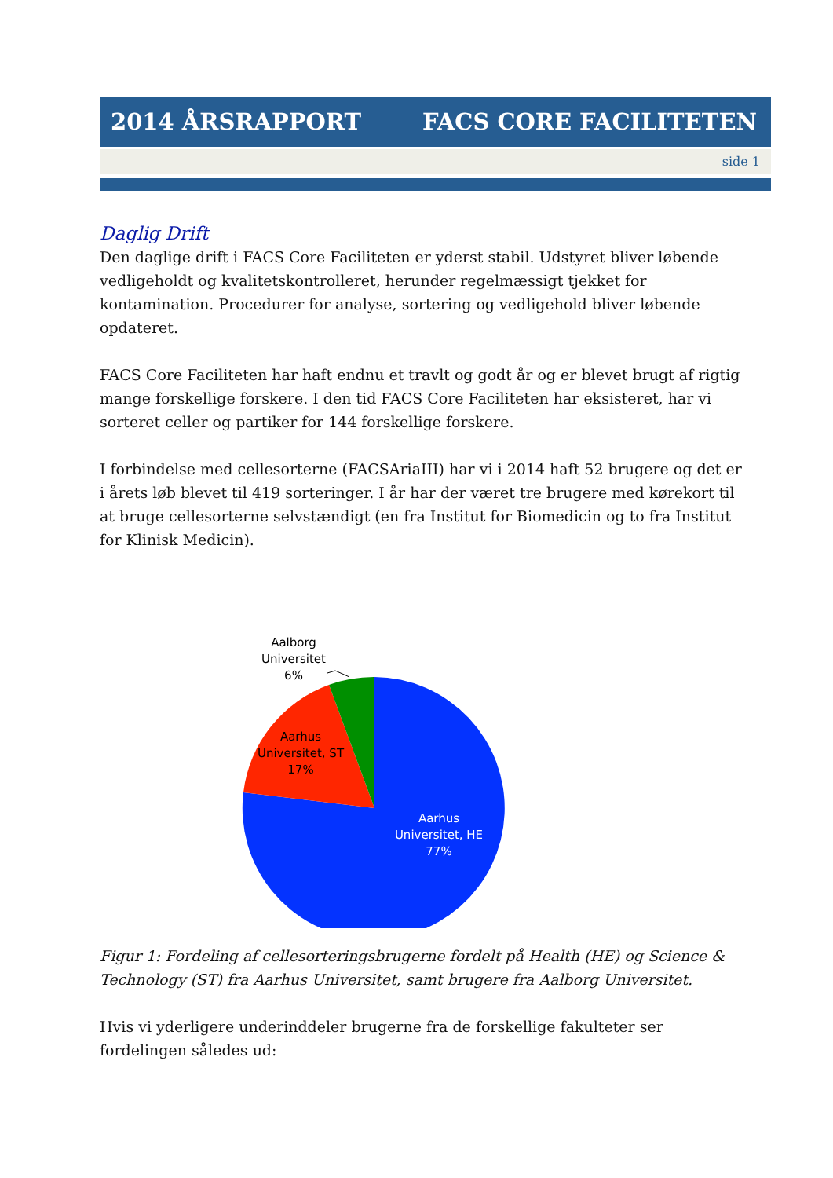2014 ÅRSRAPPORT FACS CORE FACILITETEN
side 1
Daglig Drift
Den daglige drift i FACS Core Faciliteten er yderst stabil. Udstyret bliver løbende vedligeholdt og kvalitetskontrolleret, herunder regelmæssigt tjekket for kontamination. Procedurer for analyse, sortering og vedligehold bliver løbende opdateret.
FACS Core Faciliteten har haft endnu et travlt og godt år og er blevet brugt af rigtig mange forskellige forskere. I den tid FACS Core Faciliteten har eksisteret, har vi sorteret celler og partiker for 144 forskellige forskere.
I forbindelse med cellesorterne (FACSAriaIII) har vi i 2014 haft 52 brugere og det er i årets løb blevet til 419 sorteringer. I år har der været tre brugere med kørekort til at bruge cellesorterne selvstændigt (en fra Institut for Biomedicin og to fra Institut for Klinisk Medicin).
Aalborg Universitet 6%
Aarhus Universitet, ST 17%
Aarhus Universitet, HE 77%
Figur 1: Fordeling af cellesorteringsbrugerne fordelt på Health (HE) og Science & Technology (ST) fra Aarhus Universitet, samt brugere fra Aalborg Universitet.
Hvis vi yderligere underinddeler brugerne fra de forskellige fakulteter ser fordelingen således ud: